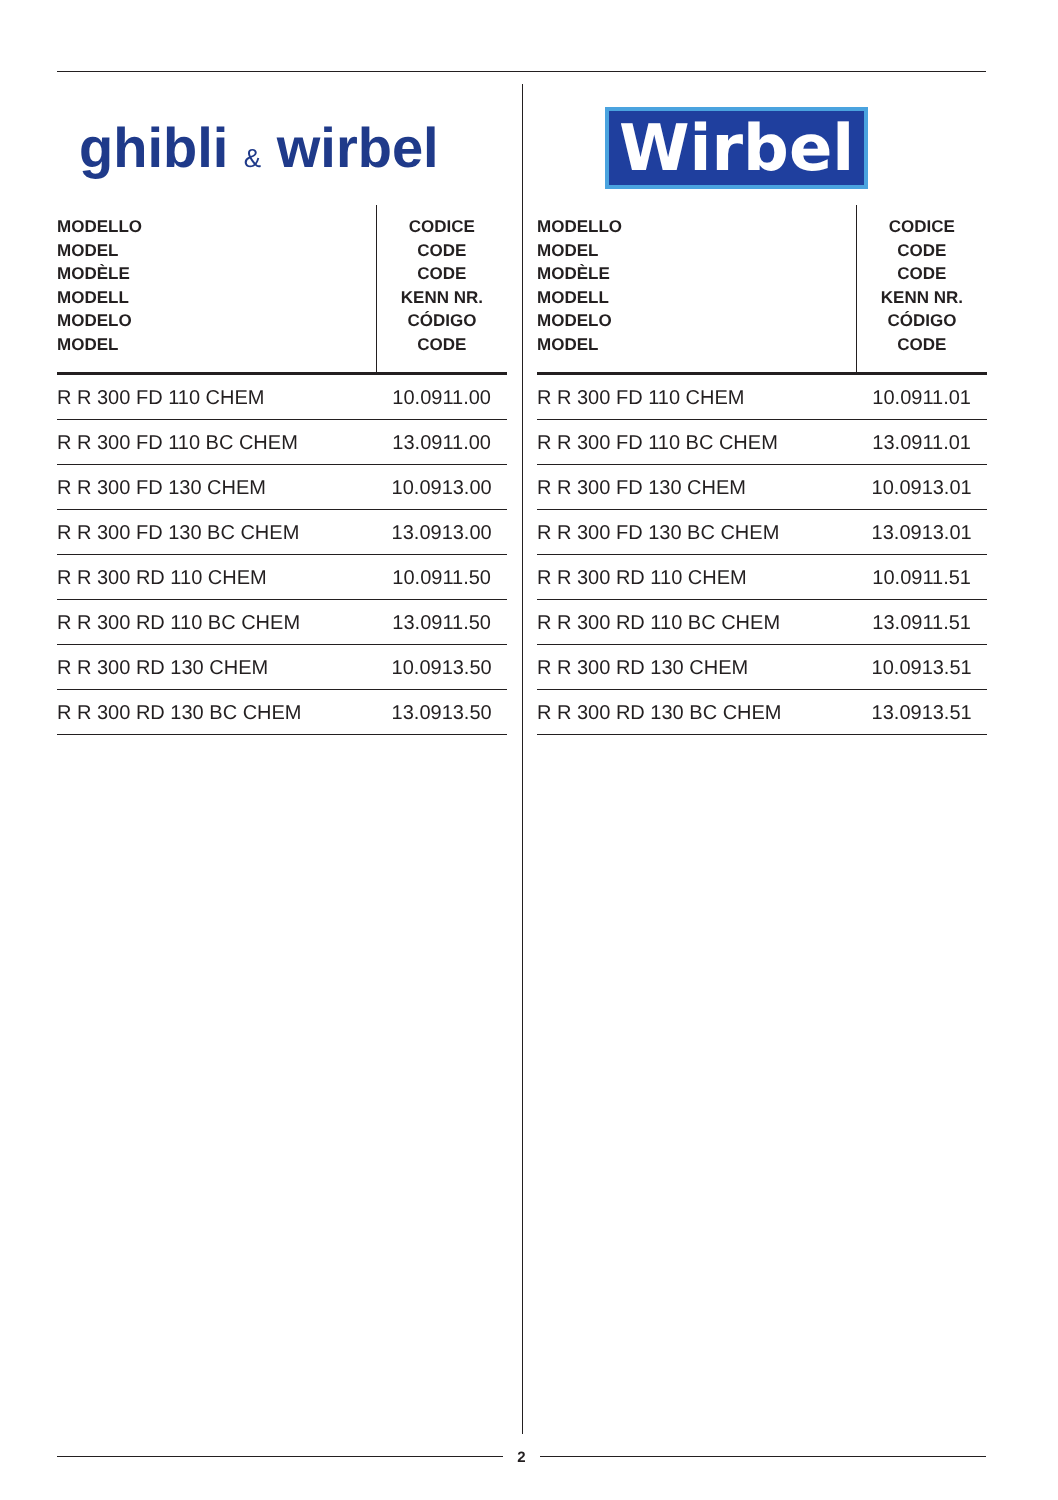ghibli & wirbel
| MODELLO MODEL MODÈLE MODELL MODELO MODEL | CODICE CODE CODE KENN NR. CÓDIGO CODE |
| --- | --- |
| R R 300 FD 110 CHEM | 10.0911.00 |
| R R 300 FD 110 BC CHEM | 13.0911.00 |
| R R 300 FD 130 CHEM | 10.0913.00 |
| R R 300 FD 130 BC CHEM | 13.0913.00 |
| R R 300 RD 110 CHEM | 10.0911.50 |
| R R 300 RD 110 BC CHEM | 13.0911.50 |
| R R 300 RD 130 CHEM | 10.0913.50 |
| R R 300 RD 130 BC CHEM | 13.0913.50 |
Wirbel
| MODELLO MODEL MODÈLE MODELL MODELO MODEL | CODICE CODE CODE KENN NR. CÓDIGO CODE |
| --- | --- |
| R R 300 FD 110 CHEM | 10.0911.01 |
| R R 300 FD 110 BC CHEM | 13.0911.01 |
| R R 300 FD 130 CHEM | 10.0913.01 |
| R R 300 FD 130 BC CHEM | 13.0913.01 |
| R R 300 RD 110 CHEM | 10.0911.51 |
| R R 300 RD 110 BC CHEM | 13.0911.51 |
| R R 300 RD 130 CHEM | 10.0913.51 |
| R R 300 RD 130 BC CHEM | 13.0913.51 |
2